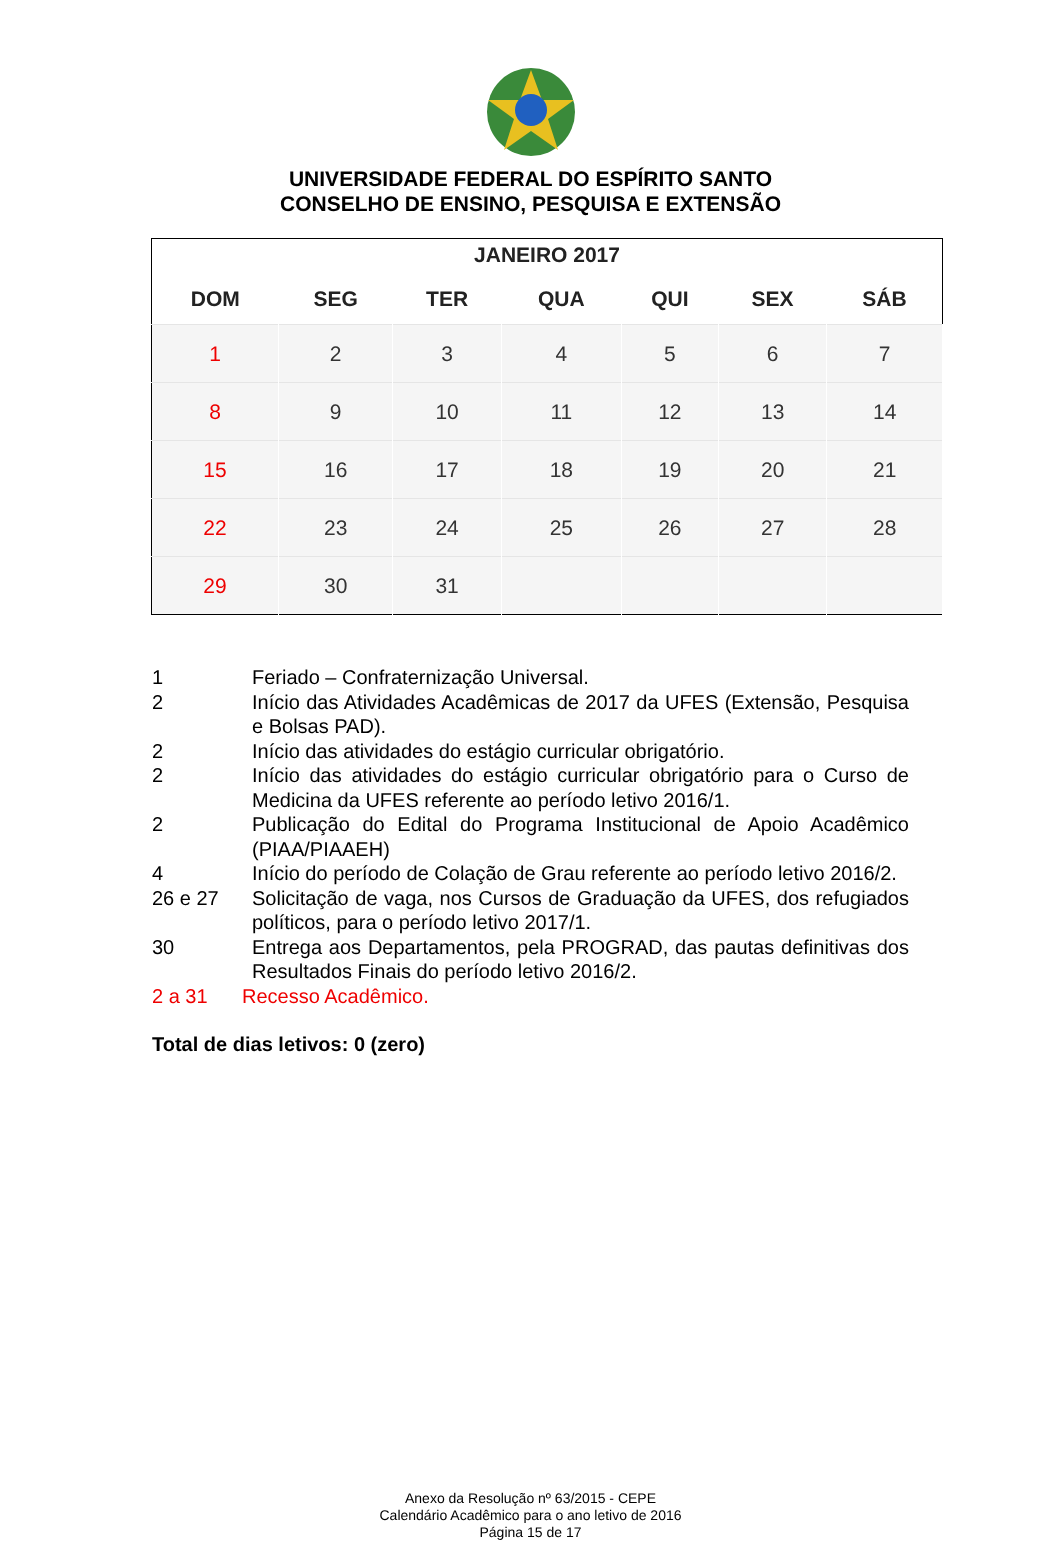UNIVERSIDADE FEDERAL DO ESPÍRITO SANTO
CONSELHO DE ENSINO, PESQUISA E EXTENSÃO
| JANEIRO 2017 | | | | | | |
| --- | --- | --- | --- | --- | --- | --- |
| DOM | SEG | TER | QUA | QUI | SEX | SÁB |
| 1 | 2 | 3 | 4 | 5 | 6 | 7 |
| 8 | 9 | 10 | 11 | 12 | 13 | 14 |
| 15 | 16 | 17 | 18 | 19 | 20 | 21 |
| 22 | 23 | 24 | 25 | 26 | 27 | 28 |
| 29 | 30 | 31 | | | | |
1 Feriado – Confraternização Universal.
2 Início das Atividades Acadêmicas de 2017 da UFES (Extensão, Pesquisa e Bolsas PAD).
2 Início das atividades do estágio curricular obrigatório.
2 Início das atividades do estágio curricular obrigatório para o Curso de Medicina da UFES referente ao período letivo 2016/1.
2 Publicação do Edital do Programa Institucional de Apoio Acadêmico (PIAA/PIAAEH)
4 Início do período de Colação de Grau referente ao período letivo 2016/2.
26 e 27 Solicitação de vaga, nos Cursos de Graduação da UFES, dos refugiados políticos, para o período letivo 2017/1.
30 Entrega aos Departamentos, pela PROGRAD, das pautas definitivas dos Resultados Finais do período letivo 2016/2.
2 a 31 Recesso Acadêmico.
Total de dias letivos: 0 (zero)
Anexo da Resolução nº 63/2015 - CEPE
Calendário Acadêmico para o ano letivo de 2016
Página 15 de 17